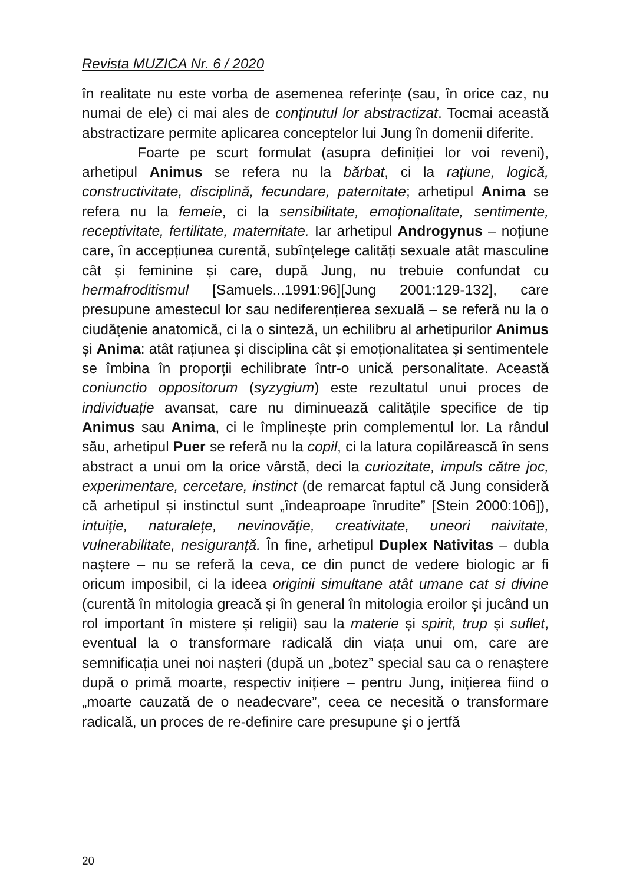Revista MUZICA Nr. 6 / 2020
în realitate nu este vorba de asemenea referințe (sau, în orice caz, nu numai de ele) ci mai ales de conținutul lor abstractizat. Tocmai această abstractizare permite aplicarea conceptelor lui Jung în domenii diferite.
Foarte pe scurt formulat (asupra definiției lor voi reveni), arhetipul Animus se refera nu la bărbat, ci la rațiune, logică, constructivitate, disciplină, fecundare, paternitate; arhetipul Anima se refera nu la femeie, ci la sensibilitate, emoționalitate, sentimente, receptivitate, fertilitate, maternitate. Iar arhetipul Androgynus – noțiune care, în accepțiunea curentă, subînțelege calități sexuale atât masculine cât și feminine și care, după Jung, nu trebuie confundat cu hermafroditismul [Samuels...1991:96][Jung 2001:129-132], care presupune amestecul lor sau nediferențierea sexuală – se referă nu la o ciudățenie anatomică, ci la o sinteză, un echilibru al arhetipurilor Animus și Anima: atât rațiunea și disciplina cât și emoționalitatea și sentimentele se îmbina în proporții echilibrate într-o unică personalitate. Această coniunctio oppositorum (syzygium) este rezultatul unui proces de individuație avansat, care nu diminuează calitățile specifice de tip Animus sau Anima, ci le împlinește prin complementul lor. La rândul său, arhetipul Puer se referă nu la copil, ci la latura copilărească în sens abstract a unui om la orice vârstă, deci la curiozitate, impuls către joc, experimentare, cercetare, instinct (de remarcat faptul că Jung consideră că arhetipul și instinctul sunt „îndeaproape înrudite” [Stein 2000:106]), intuiție, naturalețe, nevinovăție, creativitate, uneori naivitate, vulnerabilitate, nesiguranță. În fine, arhetipul Duplex Nativitas – dubla naștere – nu se referă la ceva, ce din punct de vedere biologic ar fi oricum imposibil, ci la ideea originii simultane atât umane cat si divine (curentă în mitologia greacă și în general în mitologia eroilor și jucând un rol important în mistere și religii) sau la materie și spirit, trup și suflet, eventual la o transformare radicală din viața unui om, care are semnificația unei noi nașteri (după un „botez” special sau ca o renaștere după o primă moarte, respectiv inițiere – pentru Jung, inițierea fiind o „moarte cauzată de o neadecvare”, ceea ce necesită o transformare radicală, un proces de re-definire care presupune și o jertfă
20